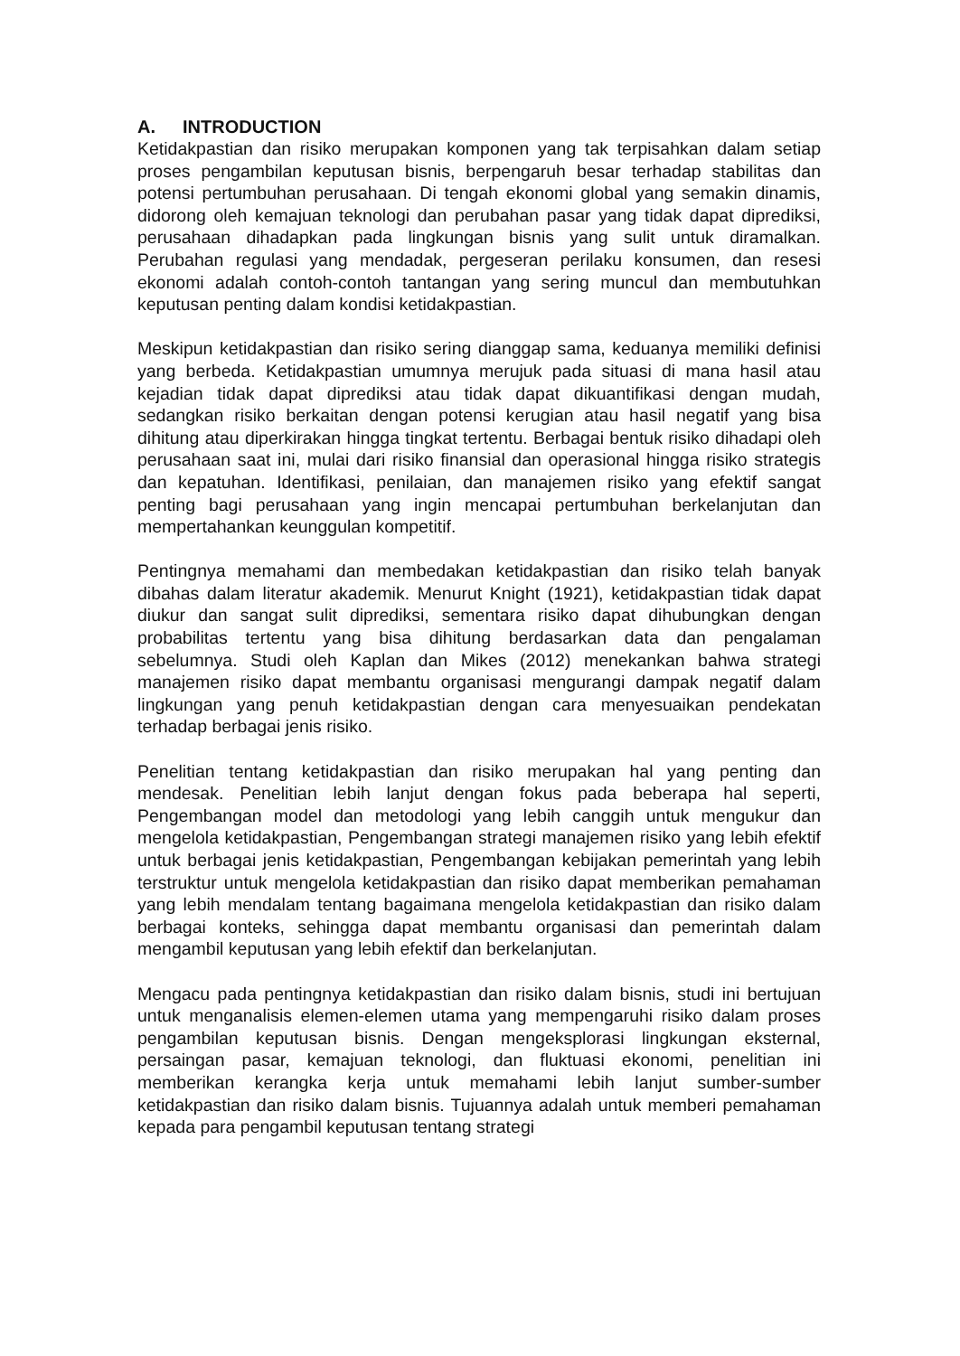A. INTRODUCTION
Ketidakpastian dan risiko merupakan komponen yang tak terpisahkan dalam setiap proses pengambilan keputusan bisnis, berpengaruh besar terhadap stabilitas dan potensi pertumbuhan perusahaan. Di tengah ekonomi global yang semakin dinamis, didorong oleh kemajuan teknologi dan perubahan pasar yang tidak dapat diprediksi, perusahaan dihadapkan pada lingkungan bisnis yang sulit untuk diramalkan. Perubahan regulasi yang mendadak, pergeseran perilaku konsumen, dan resesi ekonomi adalah contoh-contoh tantangan yang sering muncul dan membutuhkan keputusan penting dalam kondisi ketidakpastian.
Meskipun ketidakpastian dan risiko sering dianggap sama, keduanya memiliki definisi yang berbeda. Ketidakpastian umumnya merujuk pada situasi di mana hasil atau kejadian tidak dapat diprediksi atau tidak dapat dikuantifikasi dengan mudah, sedangkan risiko berkaitan dengan potensi kerugian atau hasil negatif yang bisa dihitung atau diperkirakan hingga tingkat tertentu. Berbagai bentuk risiko dihadapi oleh perusahaan saat ini, mulai dari risiko finansial dan operasional hingga risiko strategis dan kepatuhan. Identifikasi, penilaian, dan manajemen risiko yang efektif sangat penting bagi perusahaan yang ingin mencapai pertumbuhan berkelanjutan dan mempertahankan keunggulan kompetitif.
Pentingnya memahami dan membedakan ketidakpastian dan risiko telah banyak dibahas dalam literatur akademik. Menurut Knight (1921), ketidakpastian tidak dapat diukur dan sangat sulit diprediksi, sementara risiko dapat dihubungkan dengan probabilitas tertentu yang bisa dihitung berdasarkan data dan pengalaman sebelumnya. Studi oleh Kaplan dan Mikes (2012) menekankan bahwa strategi manajemen risiko dapat membantu organisasi mengurangi dampak negatif dalam lingkungan yang penuh ketidakpastian dengan cara menyesuaikan pendekatan terhadap berbagai jenis risiko.
Penelitian tentang ketidakpastian dan risiko merupakan hal yang penting dan mendesak. Penelitian lebih lanjut dengan fokus pada beberapa hal seperti, Pengembangan model dan metodologi yang lebih canggih untuk mengukur dan mengelola ketidakpastian, Pengembangan strategi manajemen risiko yang lebih efektif untuk berbagai jenis ketidakpastian, Pengembangan kebijakan pemerintah yang lebih terstruktur untuk mengelola ketidakpastian dan risiko dapat memberikan pemahaman yang lebih mendalam tentang bagaimana mengelola ketidakpastian dan risiko dalam berbagai konteks, sehingga dapat membantu organisasi dan pemerintah dalam mengambil keputusan yang lebih efektif dan berkelanjutan.
Mengacu pada pentingnya ketidakpastian dan risiko dalam bisnis, studi ini bertujuan untuk menganalisis elemen-elemen utama yang mempengaruhi risiko dalam proses pengambilan keputusan bisnis. Dengan mengeksplorasi lingkungan eksternal, persaingan pasar, kemajuan teknologi, dan fluktuasi ekonomi, penelitian ini memberikan kerangka kerja untuk memahami lebih lanjut sumber-sumber ketidakpastian dan risiko dalam bisnis. Tujuannya adalah untuk memberi pemahaman kepada para pengambil keputusan tentang strategi